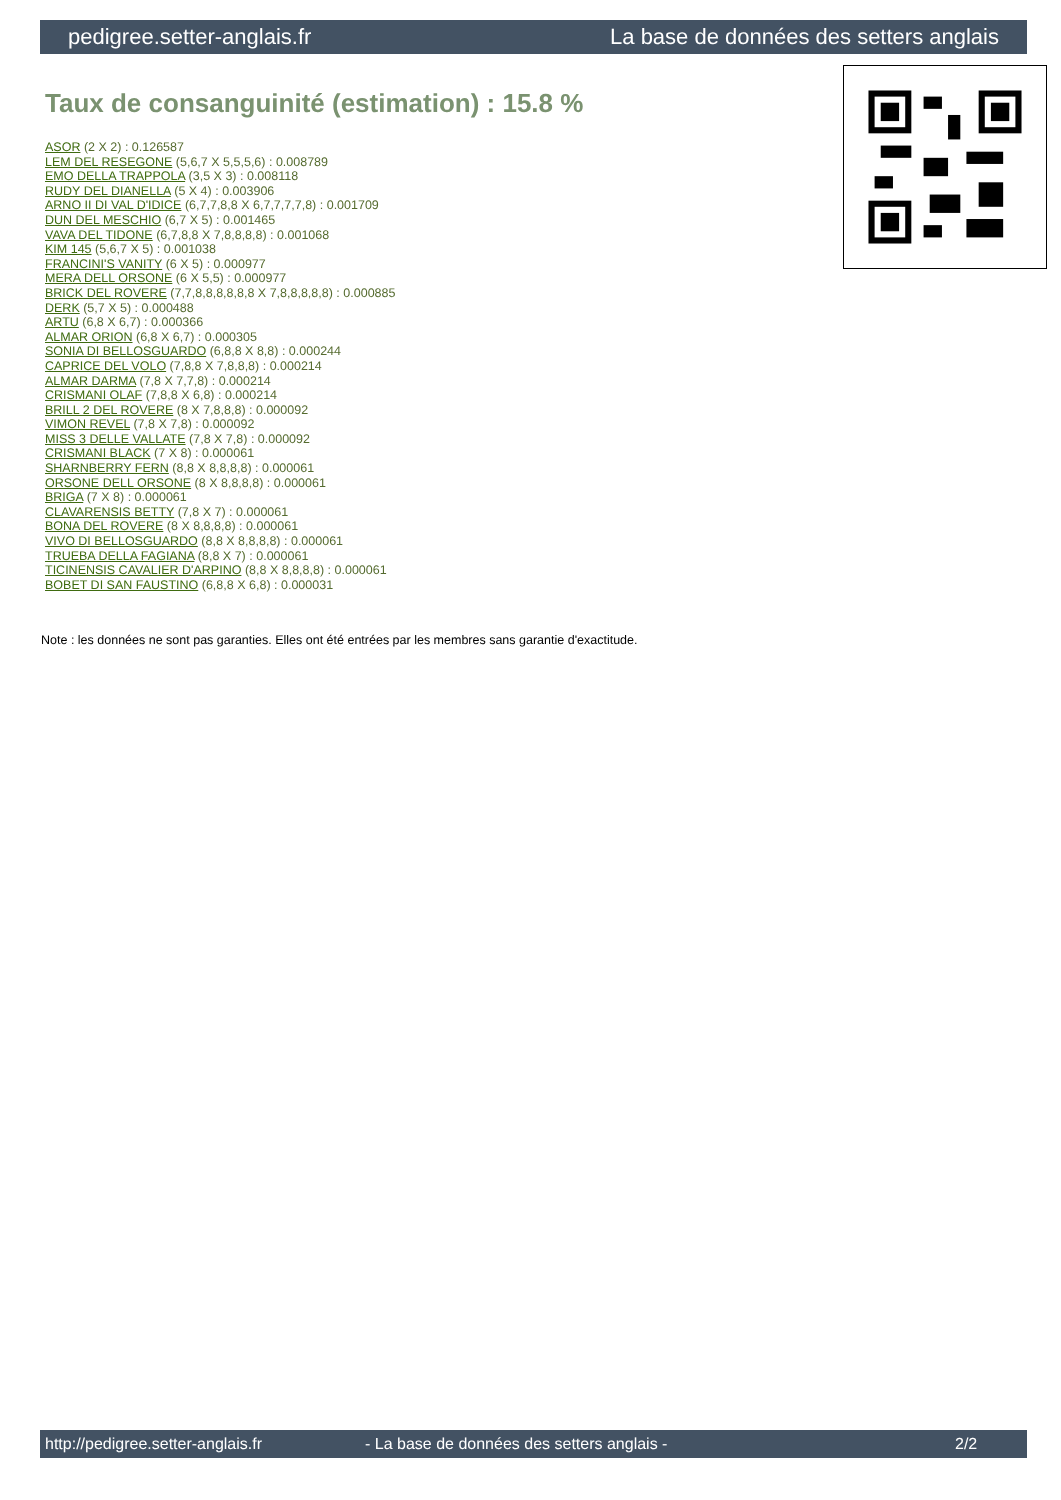pedigree.setter-anglais.fr La base de données des setters anglais
Taux de consanguinité (estimation) : 15.8 %
ASOR (2 X 2) : 0.126587
LEM DEL RESEGONE (5,6,7 X 5,5,5,6) : 0.008789
EMO DELLA TRAPPOLA (3,5 X 3) : 0.008118
RUDY DEL DIANELLA (5 X 4) : 0.003906
ARNO II DI VAL D'IDICE (6,7,7,8,8 X 6,7,7,7,7,8) : 0.001709
DUN DEL MESCHIO (6,7 X 5) : 0.001465
VAVA DEL TIDONE (6,7,8,8 X 7,8,8,8,8) : 0.001068
KIM 145 (5,6,7 X 5) : 0.001038
FRANCINI'S VANITY (6 X 5) : 0.000977
MERA DELL ORSONE (6 X 5,5) : 0.000977
BRICK DEL ROVERE (7,7,8,8,8,8,8,8 X 7,8,8,8,8,8) : 0.000885
DERK (5,7 X 5) : 0.000488
ARTU (6,8 X 6,7) : 0.000366
ALMAR ORION (6,8 X 6,7) : 0.000305
SONIA DI BELLOSGUARDO (6,8,8 X 8,8) : 0.000244
CAPRICE DEL VOLO (7,8,8 X 7,8,8,8) : 0.000214
ALMAR DARMA (7,8 X 7,7,8) : 0.000214
CRISMANI OLAF (7,8,8 X 6,8) : 0.000214
BRILL 2 DEL ROVERE (8 X 7,8,8,8) : 0.000092
VIMON REVEL (7,8 X 7,8) : 0.000092
MISS 3 DELLE VALLATE (7,8 X 7,8) : 0.000092
CRISMANI BLACK (7 X 8) : 0.000061
SHARNBERRY FERN (8,8 X 8,8,8,8) : 0.000061
ORSONE DELL ORSONE (8 X 8,8,8,8) : 0.000061
BRIGA (7 X 8) : 0.000061
CLAVARENSIS BETTY (7,8 X 7) : 0.000061
BONA DEL ROVERE (8 X 8,8,8,8) : 0.000061
VIVO DI BELLOSGUARDO (8,8 X 8,8,8,8) : 0.000061
TRUEBA DELLA FAGIANA (8,8 X 7) : 0.000061
TICINENSIS CAVALIER D'ARPINO (8,8 X 8,8,8,8) : 0.000061
BOBET DI SAN FAUSTINO (6,8,8 X 6,8) : 0.000031
Note : les données ne sont pas garanties. Elles ont été entrées par les membres sans garantie d'exactitude.
http://pedigree.setter-anglais.fr - La base de données des setters anglais - 2/2